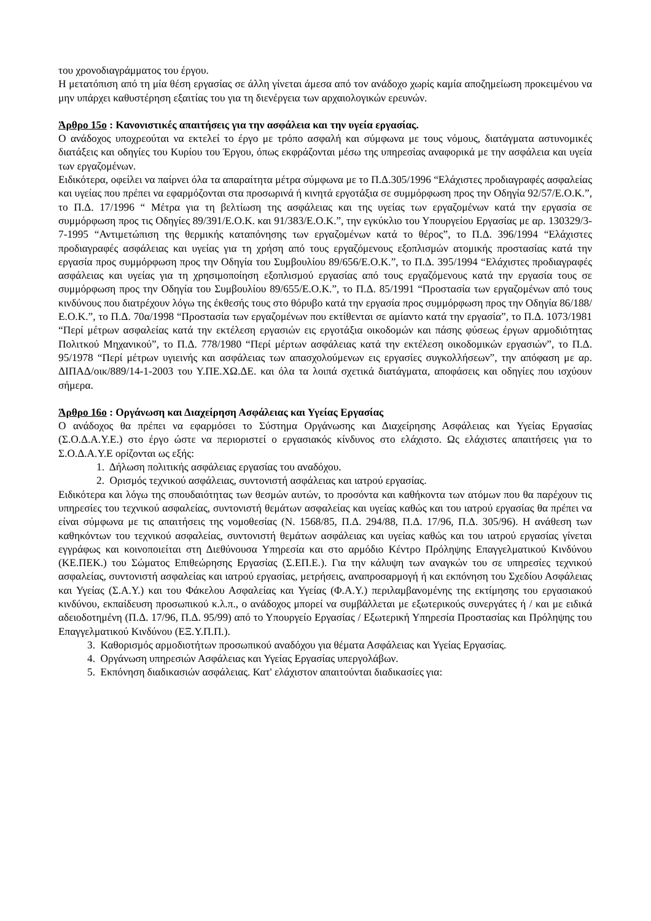του χρονοδιαγράμματος του έργου.
Η μετατόπιση από τη μία θέση εργασίας σε άλλη γίνεται άμεσα από τον ανάδοχο χωρίς καμία αποζημείωση προκειμένου να μην υπάρχει καθυστέρηση εξαιτίας του για τη διενέργεια των αρχαιολογικών ερευνών.
Άρθρο 15ο : Κανονιστικές απαιτήσεις για την ασφάλεια και την υγεία εργασίας.
Ο ανάδοχος υποχρεούται να εκτελεί το έργο με τρόπο ασφαλή και σύμφωνα με τους νόμους, διατάγματα αστυνομικές διατάξεις και οδηγίες του Κυρίου του Έργου, όπως εκφράζονται μέσω της υπηρεσίας αναφορικά με την ασφάλεια και υγεία των εργαζομένων.
Ειδικότερα, οφείλει να παίρνει όλα τα απαραίτητα μέτρα σύμφωνα με το Π.Δ.305/1996 “Ελάχιστες προδιαγραφές ασφαλείας και υγείας που πρέπει να εφαρμόζονται στα προσωρινά ή κινητά εργοτάξια σε συμμόρφωση προς την Οδηγία 92/57/Ε.Ο.Κ.”, το Π.Δ. 17/1996 “ Μέτρα για τη βελτίωση της ασφάλειας και της υγείας των εργαζομένων κατά την εργασία σε συμμόρφωση προς τις Οδηγίες 89/391/Ε.Ο.Κ. και 91/383/Ε.Ο.Κ.”, την εγκύκλιο του Υπουργείου Εργασίας με αρ. 130329/3-7-1995 “Αντιμετώπιση της θερμικής καταπόνησης των εργαζομένων κατά το θέρος”, το Π.Δ. 396/1994 “Ελάχιστες προδιαγραφές ασφάλειας και υγείας για τη χρήση από τους εργαζόμενους εξοπλισμών ατομικής προστασίας κατά την εργασία προς συμμόρφωση προς την Οδηγία του Συμβουλίου 89/656/Ε.Ο.Κ.”, το Π.Δ. 395/1994 “Ελάχιστες προδιαγραφές ασφάλειας και υγείας για τη χρησιμοποίηση εξοπλισμού εργασίας από τους εργαζόμενους κατά την εργασία τους σε συμμόρφωση προς την Οδηγία του Συμβουλίου 89/655/Ε.Ο.Κ.”, το Π.Δ. 85/1991 “Προστασία των εργαζομένων από τους κινδύνους που διατρέχουν λόγω της έκθεσής τους στο θόρυβο κατά την εργασία προς συμμόρφωση προς την Οδηγία 86/188/Ε.Ο.Κ.”, το Π.Δ. 70α/1998 “Προστασία των εργαζομένων που εκτίθενται σε αμίαντο κατά την εργασία”, το Π.Δ. 1073/1981 “Περί μέτρων ασφαλείας κατά την εκτέλεση εργασιών εις εργοτάξια οικοδομών και πάσης φύσεως έργων αρμοδιότητας Πολιτκού Μηχανικού”, το Π.Δ. 778/1980 “Περί μέρτων ασφάλειας κατά την εκτέλεση οικοδομικών εργασιών”, το Π.Δ. 95/1978 “Περί μέτρων υγιεινής και ασφάλειας των απασχολούμενων εις εργασίες συγκολλήσεων”, την απόφαση με αρ. ΔΙΠΑΔ/οικ/889/14-1-2003 του Υ.ΠΕ.ΧΩ.ΔΕ. και όλα τα λοιπά σχετικά διατάγματα, αποφάσεις και οδηγίες που ισχύουν σήμερα.
Άρθρο 16ο : Οργάνωση και Διαχείρηση Ασφάλειας και Υγείας Εργασίας
Ο ανάδοχος θα πρέπει να εφαρμόσει το Σύστημα Οργάνωσης και Διαχείρησης Ασφάλειας και Υγείας Εργασίας (Σ.Ο.Δ.Α.Υ.Ε.) στο έργο ώστε να περιοριστεί ο εργασιακός κίνδυνος στο ελάχιστο. Ως ελάχιστες απαιτήσεις για το Σ.Ο.Δ.Α.Υ.Ε ορίζονται ως εξής:
1. Δήλωση πολιτικής ασφάλειας εργασίας του αναδόχου.
2. Ορισμός τεχνικού ασφάλειας, συντονιστή ασφάλειας και ιατρού εργασίας.
Ειδικότερα και λόγω της σπουδαιότητας των θεσμών αυτών, το προσόντα και καθήκοντα των ατόμων που θα παρέχουν τις υπηρεσίες του τεχνικού ασφαλείας, συντονιστή θεμάτων ασφαλείας και υγείας καθώς και του ιατρού εργασίας θα πρέπει να είναι σύμφωνα με τις απαιτήσεις της νομοθεσίας (Ν. 1568/85, Π.Δ. 294/88, Π.Δ. 17/96, Π.Δ. 305/96). Η ανάθεση των καθηκόντων του τεχνικού ασφαλείας, συντονιστή θεμάτων ασφάλειας και υγείας καθώς και του ιατρού εργασίας γίνεται εγγράφως και κοινοποιείται στη Διεθύνουσα Υπηρεσία και στο αρμόδιο Κέντρο Πρόληψης Επαγγελματικού Κινδύνου (ΚΕ.ΠΕΚ.) του Σώματος Επιθεώρησης Εργασίας (Σ.ΕΠ.Ε.). Για την κάλυψη των αναγκών του σε υπηρεσίες τεχνικού ασφαλείας, συντονιστή ασφαλείας και ιατρού εργασίας, μετρήσεις, αναπροσαρμογή ή και εκπόνηση του Σχεδίου Ασφάλειας και Υγείας (Σ.Α.Υ.) και του Φάκελου Ασφαλείας και Υγείας (Φ.Α.Υ.) περιλαμβανομένης της εκτίμησης του εργασιακού κινδύνου, εκπαίδευση προσωπικού κ.λ.π., ο ανάδοχος μπορεί να συμβάλλεται με εξωτερικούς συνεργάτες ή / και με ειδικά αδειοδοτημένη (Π.Δ. 17/96, Π.Δ. 95/99) από το Υπουργείο Εργασίας / Εξωτερική Υπηρεσία Προστασίας και Πρόληψης του Επαγγελματικού Κινδύνου (ΕΞ.Υ.Π.Π.).
3. Καθορισμός αρμοδιοτήτων προσωπικού αναδόχου για θέματα Ασφάλειας και Υγείας Εργασίας.
4. Οργάνωση υπηρεσιών Ασφάλειας και Υγείας Εργασίας υπεργολάβων.
5. Εκπόνηση διαδικασιών ασφάλειας. Κατ' ελάχιστον απαιτούνται διαδικασίες για: